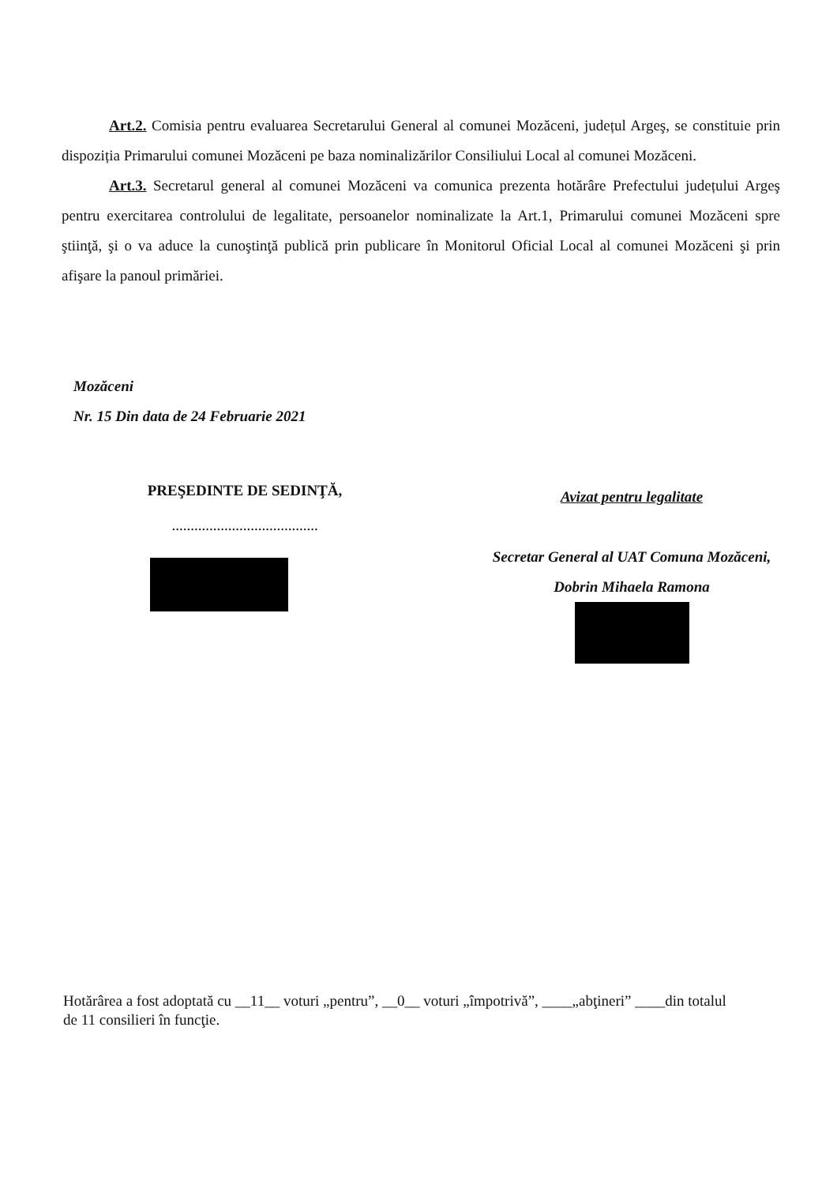Art.2. Comisia pentru evaluarea Secretarului General al comunei Mozăceni, județul Argeş, se constituie prin dispoziția Primarului comunei Mozăceni pe baza nominalizărilor Consiliului Local al comunei Mozăceni.
Art.3. Secretarul general al comunei Mozăceni va comunica prezenta hotărâre Prefectului județului Argeş pentru exercitarea controlului de legalitate, persoanelor nominalizate la Art.1, Primarului comunei Mozăceni spre ştiinţă, şi o va aduce la cunoştinţă publică prin publicare în Monitorul Oficial Local al comunei Mozăceni şi prin afişare la panoul primăriei.
Mozăceni
Nr. 15 Din data de 24 Februarie 2021
PREŞEDINTE DE SEDINŢĂ,
.......................................
Avizat pentru legalitate
Secretar General al UAT Comuna Mozăceni,
Dobrin Mihaela Ramona
Hotărârea a fost adoptată cu __11__ voturi „pentru”, __0__ voturi „împotrivă”, ____„abţineri” ____din totalul
de 11 consilieri în funcţie.